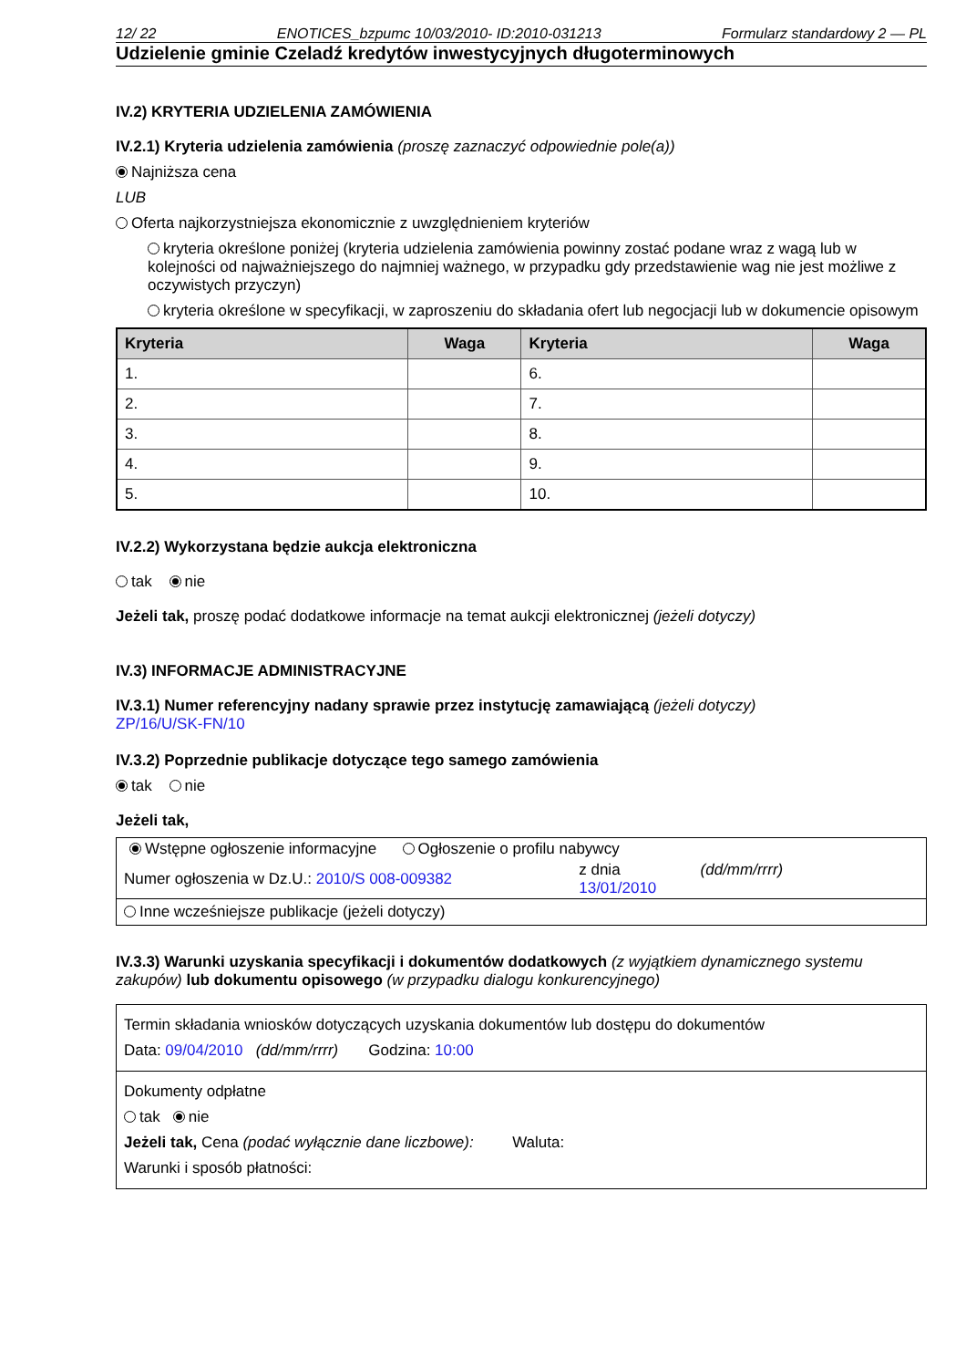12/ 22 ENOTICES_bzpumc 10/03/2010- ID:2010-031213 Formularz standardowy 2 — PL
Udzielenie gminie Czeladź kredytów inwestycyjnych długoterminowych
IV.2) KRYTERIA UDZIELENIA ZAMÓWIENIA
IV.2.1) Kryteria udzielenia zamówienia (proszę zaznaczyć odpowiednie pole(a))
Najniższa cena
LUB
Oferta najkorzystniejsza ekonomicznie z uwzględnieniem kryteriów
kryteria określone poniżej (kryteria udzielenia zamówienia powinny zostać podane wraz z wagą lub w kolejności od najważniejszego do najmniej ważnego, w przypadku gdy przedstawienie wag nie jest możliwe z oczywistych przyczyn)
kryteria określone w specyfikacji, w zaproszeniu do składania ofert lub negocjacji lub w dokumencie opisowym
| Kryteria | Waga | Kryteria | Waga |
| --- | --- | --- | --- |
| 1. | | 6. | |
| 2. | | 7. | |
| 3. | | 8. | |
| 4. | | 9. | |
| 5. | | 10. | |
IV.2.2) Wykorzystana będzie aukcja elektroniczna
tak nie
Jeżeli tak, proszę podać dodatkowe informacje na temat aukcji elektronicznej (jeżeli dotyczy)
IV.3) INFORMACJE ADMINISTRACYJNE
IV.3.1) Numer referencyjny nadany sprawie przez instytucję zamawiającą (jeżeli dotyczy)
ZP/16/U/SK-FN/10
IV.3.2) Poprzednie publikacje dotyczące tego samego zamówienia
tak nie
Jeżeli tak,
| Wstępne ogłoszenie informacyjne Ogłoszenie o profilu nabywcy | | |
| Numer ogłoszenia w Dz.U.: 2010/S 008-009382 | z dnia 13/01/2010 | (dd/mm/rrrr) |
| Inne wcześniejsze publikacje (jeżeli dotyczy) | | |
IV.3.3) Warunki uzyskania specyfikacji i dokumentów dodatkowych (z wyjątkiem dynamicznego systemu zakupów) lub dokumentu opisowego (w przypadku dialogu konkurencyjnego)
Termin składania wniosków dotyczących uzyskania dokumentów lub dostępu do dokumentów
Data: 09/04/2010 (dd/mm/rrrr) Godzina: 10:00
Dokumenty odpłatne
tak nie
Jeżeli tak, Cena (podać wyłącznie dane liczbowe): Waluta:
Warunki i sposób płatności: